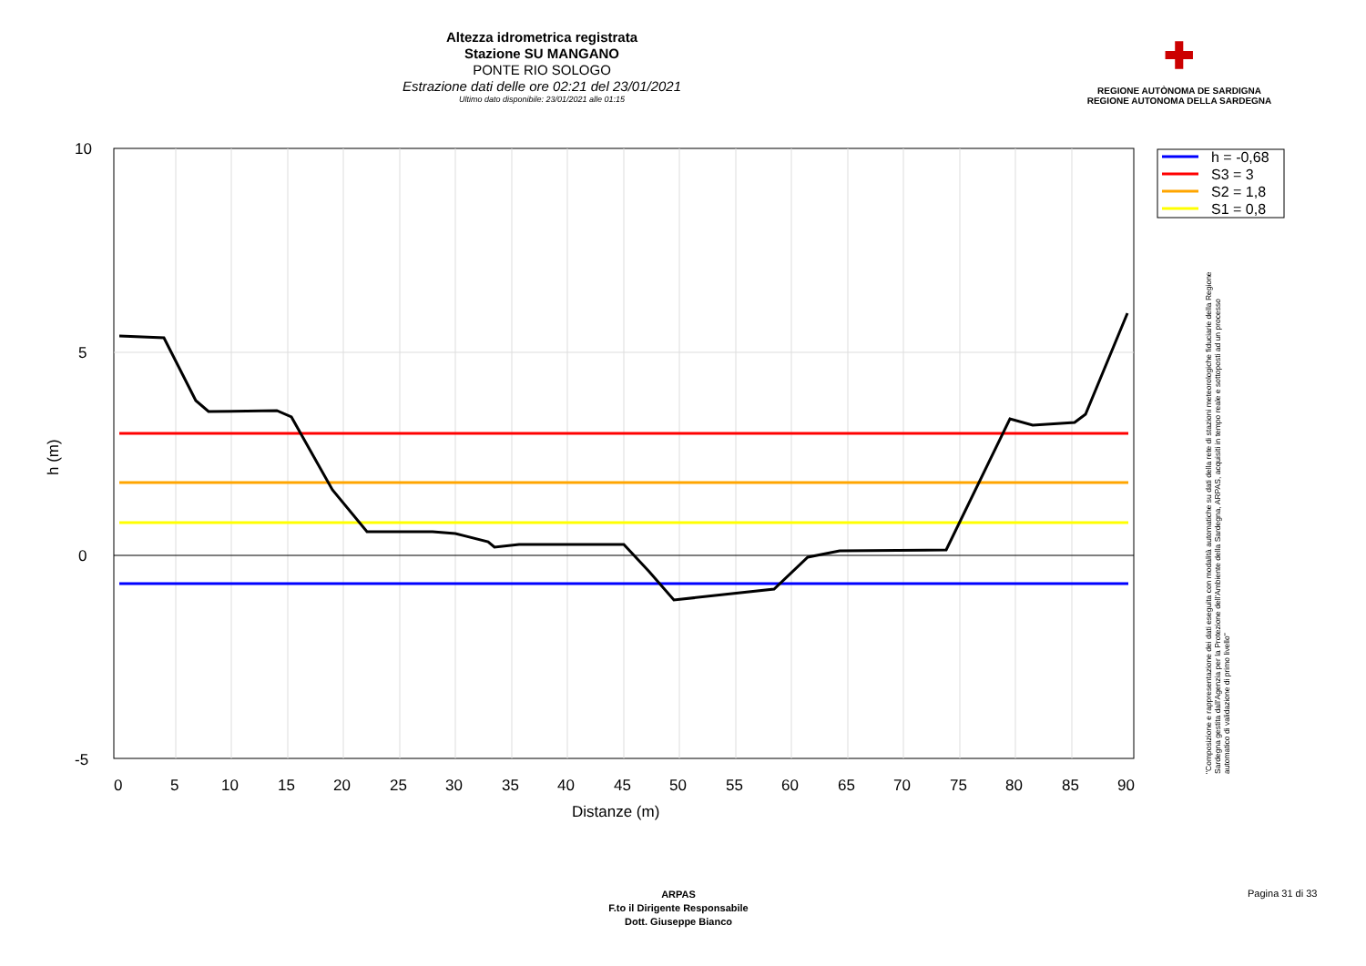Altezza idrometrica registrata
Stazione SU MANGANO
PONTE RIO SOLOGO
Estrazione dati delle ore 02:21 del 23/01/2021
Ultimo dato disponibile: 23/01/2021 alle 01:15
✚
REGIONE AUTÒNOMA DE SARDIGNA
REGIONE AUTONOMA DELLA SARDEGNA
10
5
0
-5
0
5
10
15
20
25
30
35
40
45
50
55
60
65
70
75
80
85
90
Distanze (m)
h (m)
h = -0,68
S3 = 3
S2 = 1,8
S1 = 0,8
"Composizione e rappresentazione dei dati eseguita con modalità automatiche su dati della rete di stazioni meteorologiche fiduciarie della Regione Sardegna gestita dall'Agenzia per la Protezione dell'Ambiente della Sardegna, ARPAS, acquisiti in tempo reale e sottoposti ad un processo automatico di validazione di primo livello"
ARPAS
F.to il Dirigente Responsabile
Dott. Giuseppe Bianco
Pagina 31 di 33